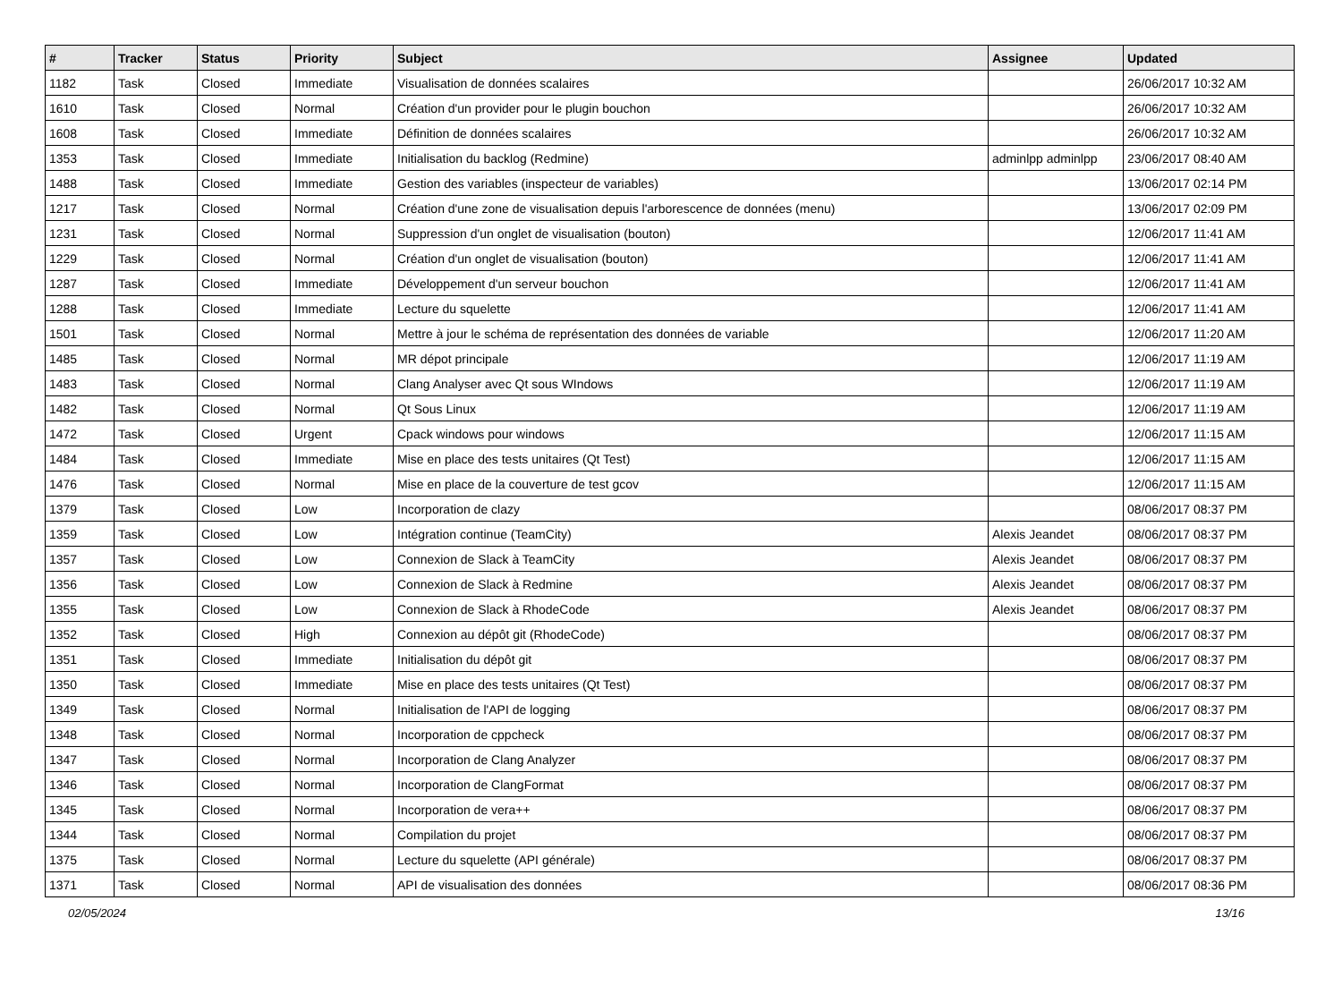| # | Tracker | Status | Priority | Subject | Assignee | Updated |
| --- | --- | --- | --- | --- | --- | --- |
| 1182 | Task | Closed | Immediate | Visualisation de données scalaires | | 26/06/2017 10:32 AM |
| 1610 | Task | Closed | Normal | Création d'un provider pour le plugin bouchon | | 26/06/2017 10:32 AM |
| 1608 | Task | Closed | Immediate | Définition de données scalaires | | 26/06/2017 10:32 AM |
| 1353 | Task | Closed | Immediate | Initialisation du backlog (Redmine) | adminlpp adminlpp | 23/06/2017 08:40 AM |
| 1488 | Task | Closed | Immediate | Gestion des variables (inspecteur de variables) | | 13/06/2017 02:14 PM |
| 1217 | Task | Closed | Normal | Création d'une zone de visualisation depuis l'arborescence de données (menu) | | 13/06/2017 02:09 PM |
| 1231 | Task | Closed | Normal | Suppression d'un onglet de visualisation (bouton) | | 12/06/2017 11:41 AM |
| 1229 | Task | Closed | Normal | Création d'un onglet de visualisation (bouton) | | 12/06/2017 11:41 AM |
| 1287 | Task | Closed | Immediate | Développement d'un serveur bouchon | | 12/06/2017 11:41 AM |
| 1288 | Task | Closed | Immediate | Lecture du squelette | | 12/06/2017 11:41 AM |
| 1501 | Task | Closed | Normal | Mettre à jour le schéma de représentation des données de variable | | 12/06/2017 11:20 AM |
| 1485 | Task | Closed | Normal | MR dépot principale | | 12/06/2017 11:19 AM |
| 1483 | Task | Closed | Normal | Clang Analyser avec Qt sous WIndows | | 12/06/2017 11:19 AM |
| 1482 | Task | Closed | Normal | Qt Sous Linux | | 12/06/2017 11:19 AM |
| 1472 | Task | Closed | Urgent | Cpack windows pour windows | | 12/06/2017 11:15 AM |
| 1484 | Task | Closed | Immediate | Mise en place des tests unitaires (Qt Test) | | 12/06/2017 11:15 AM |
| 1476 | Task | Closed | Normal | Mise en place de la couverture de test gcov | | 12/06/2017 11:15 AM |
| 1379 | Task | Closed | Low | Incorporation de clazy | | 08/06/2017 08:37 PM |
| 1359 | Task | Closed | Low | Intégration continue (TeamCity) | Alexis Jeandet | 08/06/2017 08:37 PM |
| 1357 | Task | Closed | Low | Connexion de Slack à TeamCity | Alexis Jeandet | 08/06/2017 08:37 PM |
| 1356 | Task | Closed | Low | Connexion de Slack à Redmine | Alexis Jeandet | 08/06/2017 08:37 PM |
| 1355 | Task | Closed | Low | Connexion de Slack à RhodeCode | Alexis Jeandet | 08/06/2017 08:37 PM |
| 1352 | Task | Closed | High | Connexion au dépôt git (RhodeCode) | | 08/06/2017 08:37 PM |
| 1351 | Task | Closed | Immediate | Initialisation du dépôt git | | 08/06/2017 08:37 PM |
| 1350 | Task | Closed | Immediate | Mise en place des tests unitaires (Qt Test) | | 08/06/2017 08:37 PM |
| 1349 | Task | Closed | Normal | Initialisation de l'API de logging | | 08/06/2017 08:37 PM |
| 1348 | Task | Closed | Normal | Incorporation de cppcheck | | 08/06/2017 08:37 PM |
| 1347 | Task | Closed | Normal | Incorporation de Clang Analyzer | | 08/06/2017 08:37 PM |
| 1346 | Task | Closed | Normal | Incorporation de ClangFormat | | 08/06/2017 08:37 PM |
| 1345 | Task | Closed | Normal | Incorporation de vera++ | | 08/06/2017 08:37 PM |
| 1344 | Task | Closed | Normal | Compilation du projet | | 08/06/2017 08:37 PM |
| 1375 | Task | Closed | Normal | Lecture du squelette (API générale) | | 08/06/2017 08:37 PM |
| 1371 | Task | Closed | Normal | API de visualisation des données | | 08/06/2017 08:36 PM |
02/05/2024 13/16